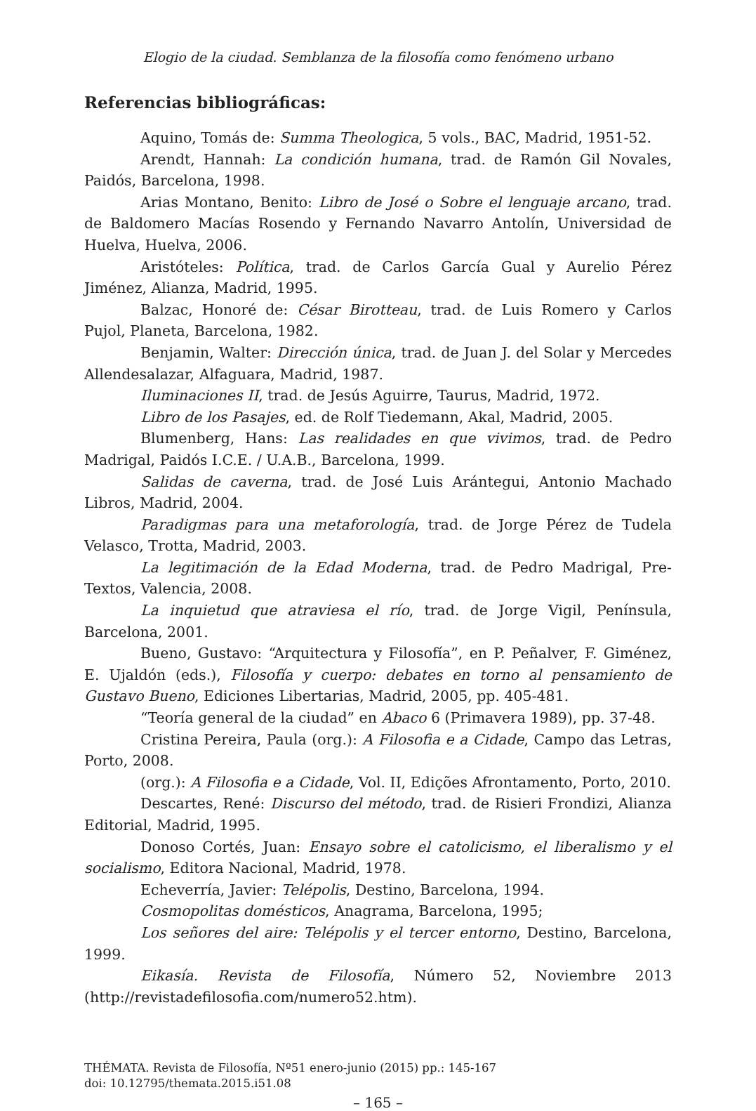Elogio de la ciudad. Semblanza de la filosofía como fenómeno urbano
Referencias bibliográficas:
Aquino, Tomás de: Summa Theologica, 5 vols., BAC, Madrid, 1951-52.
Arendt, Hannah: La condición humana, trad. de Ramón Gil Novales, Paidós, Barcelona, 1998.
Arias Montano, Benito: Libro de José o Sobre el lenguaje arcano, trad. de Baldomero Macías Rosendo y Fernando Navarro Antolín, Universidad de Huelva, Huelva, 2006.
Aristóteles: Política, trad. de Carlos García Gual y Aurelio Pérez Jiménez, Alianza, Madrid, 1995.
Balzac, Honoré de: César Birotteau, trad. de Luis Romero y Carlos Pujol, Planeta, Barcelona, 1982.
Benjamin, Walter: Dirección única, trad. de Juan J. del Solar y Mercedes Allendesalazar, Alfaguara, Madrid, 1987.
Iluminaciones II, trad. de Jesús Aguirre, Taurus, Madrid, 1972.
Libro de los Pasajes, ed. de Rolf Tiedemann, Akal, Madrid, 2005.
Blumenberg, Hans: Las realidades en que vivimos, trad. de Pedro Madrigal, Paidós I.C.E. / U.A.B., Barcelona, 1999.
Salidas de caverna, trad. de José Luis Arántegui, Antonio Machado Libros, Madrid, 2004.
Paradigmas para una metaforología, trad. de Jorge Pérez de Tudela Velasco, Trotta, Madrid, 2003.
La legitimación de la Edad Moderna, trad. de Pedro Madrigal, Pre-Textos, Valencia, 2008.
La inquietud que atraviesa el río, trad. de Jorge Vigil, Península, Barcelona, 2001.
Bueno, Gustavo: “Arquitectura y Filosofía”, en P. Peñalver, F. Giménez, E. Ujaldón (eds.), Filosofía y cuerpo: debates en torno al pensamiento de Gustavo Bueno, Ediciones Libertarias, Madrid, 2005, pp. 405-481.
“Teoría general de la ciudad” en Abaco 6 (Primavera 1989), pp. 37-48.
Cristina Pereira, Paula (org.): A Filosofia e a Cidade, Campo das Letras, Porto, 2008.
(org.): A Filosofia e a Cidade, Vol. II, Edições Afrontamento, Porto, 2010.
Descartes, René: Discurso del método, trad. de Risieri Frondizi, Alianza Editorial, Madrid, 1995.
Donoso Cortés, Juan: Ensayo sobre el catolicismo, el liberalismo y el socialismo, Editora Nacional, Madrid, 1978.
Echeverría, Javier: Telépolis, Destino, Barcelona, 1994.
Cosmopolitas domésticos, Anagrama, Barcelona, 1995;
Los señores del aire: Telépolis y el tercer entorno, Destino, Barcelona, 1999.
Eikasía. Revista de Filosofía, Número 52, Noviembre 2013 (http://revistadefilosofia.com/numero52.htm).
THÉMATA. Revista de Filosofía, Nº51 enero-junio (2015) pp.: 145-167
doi: 10.12795/themata.2015.i51.08
– 165 –